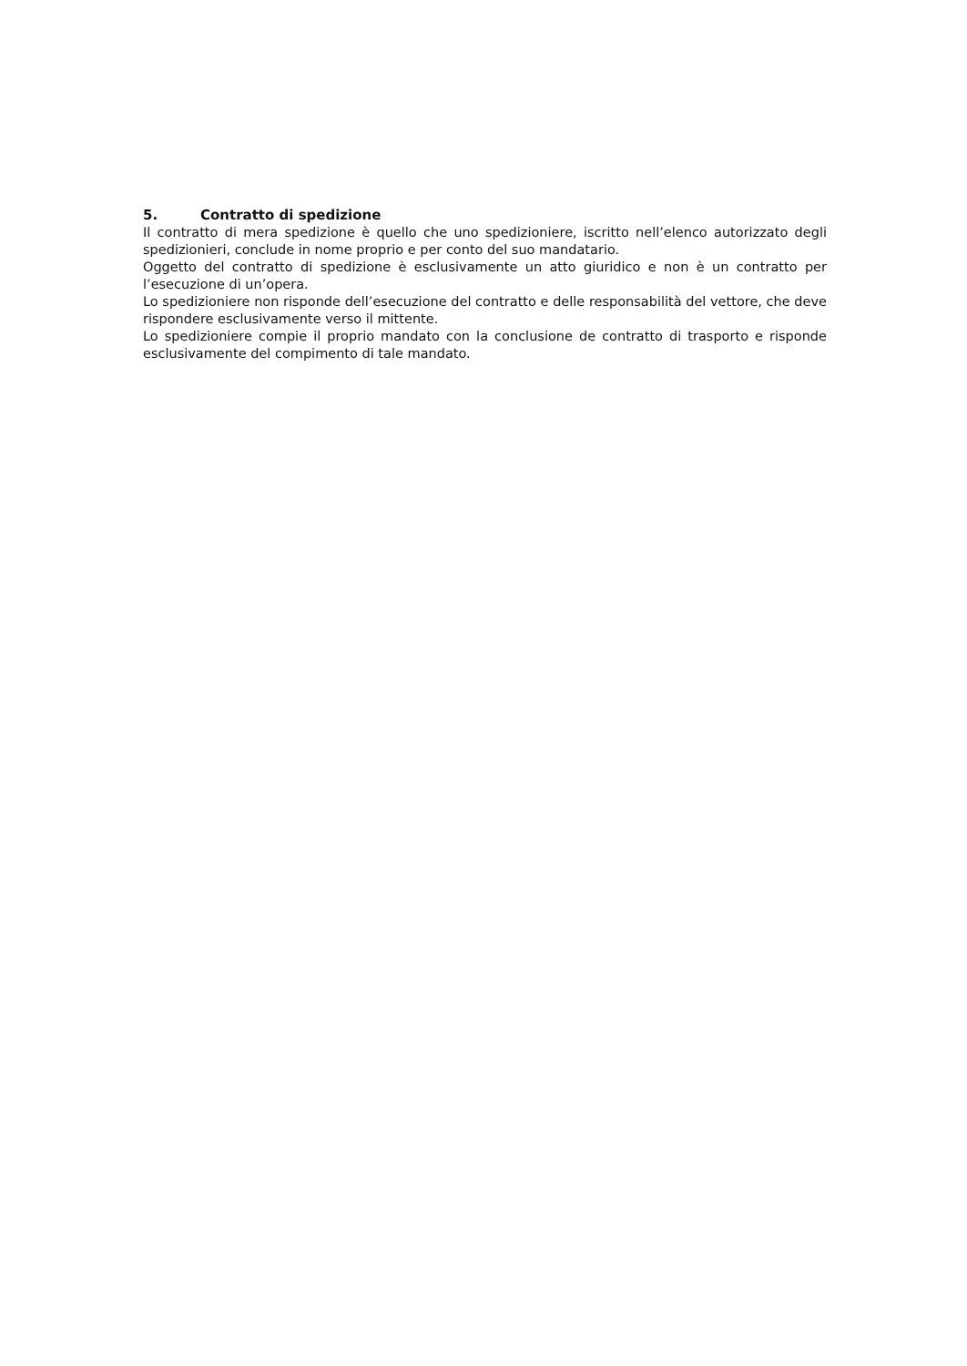5. Contratto di spedizione
Il contratto di mera spedizione è quello che uno spedizioniere, iscritto nell’elenco autorizzato degli spedizionieri, conclude in nome proprio e per conto del suo mandatario.
Oggetto del contratto di spedizione è esclusivamente un atto giuridico e non è un contratto per l’esecuzione di un’opera.
Lo spedizioniere non risponde dell’esecuzione del contratto e delle responsabilità del vettore, che deve rispondere esclusivamente verso il mittente.
Lo spedizioniere compie il proprio mandato con la conclusione de contratto di trasporto e risponde esclusivamente del compimento di tale mandato.